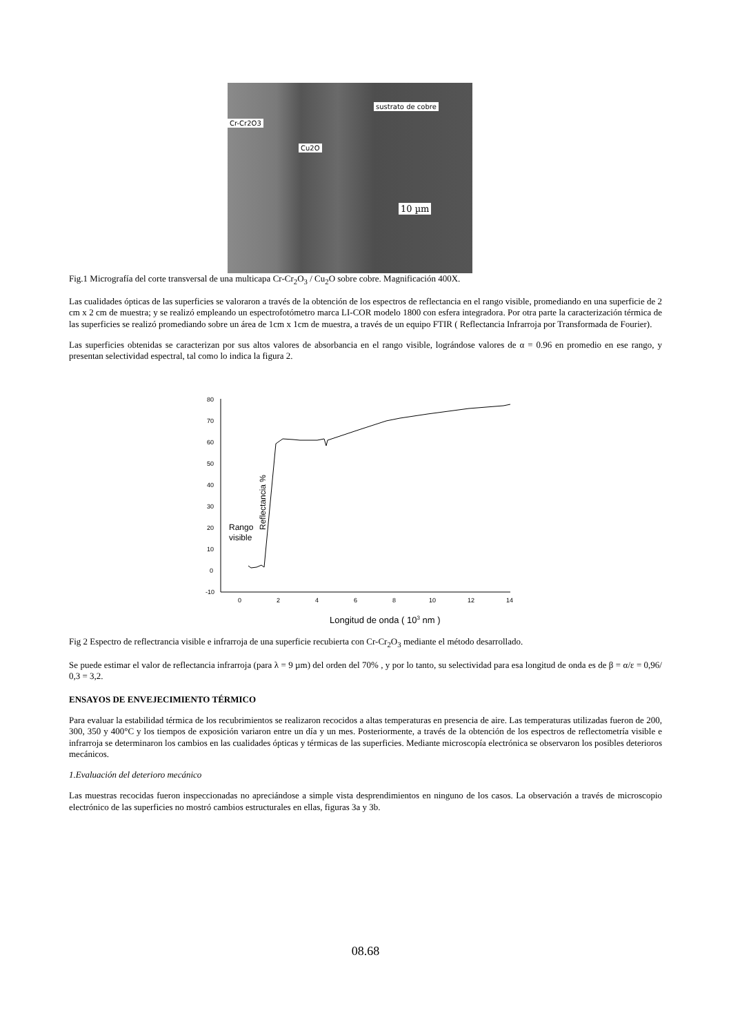sustrato de cobre
Cr-Cr2O3
Cu2O
10 µm
Fig.1 Micrografía del corte transversal de una multicapa Cr-Cr<sub>2</sub>O<sub>3</sub> / Cu<sub>2</sub>O sobre cobre. Magnificación 400X.
Las cualidades ópticas de las superficies se valoraron a través de la obtención de los espectros de reflectancia en el rango visible, promediando en una superficie de 2 cm x 2 cm de muestra; y se realizó empleando un espectrofotómetro marca LI-COR modelo 1800 con esfera integradora. Por otra parte la caracterización térmica de las superficies se realizó promediando sobre un área de 1cm x 1cm de muestra, a través de un equipo FTIR ( Reflectancia Infrarroja por Transformada de Fourier).
Las superficies obtenidas se caracterizan por sus altos valores de absorbancia en el rango visible, lográndose valores de α = 0.96 en promedio en ese rango, y presentan selectividad espectral, tal como lo indica la figura 2.
Reflectancia %
80
70
60
50
40
30
20
10
0
-10
0
2
4
6
8
10
12
14
Rango
visible
Longitud de onda ( 103 nm )
Fig 2 Espectro de reflectrancia visible e infrarroja de una superficie recubierta con Cr-Cr<sub>2</sub>O<sub>3</sub> mediante el método desarrollado.
Se puede estimar el valor de reflectancia infrarroja (para λ = 9 µm) del orden del 70% , y por lo tanto, su selectividad para esa longitud de onda es de β = α/ε = 0,96/ 0,3 = 3,2.
ENSAYOS DE ENVEJECIMIENTO TÉRMICO
Para evaluar la estabilidad térmica de los recubrimientos se realizaron recocidos a altas temperaturas en presencia de aire. Las temperaturas utilizadas fueron de 200, 300, 350 y 400°C y los tiempos de exposición variaron entre un día y un mes. Posteriormente, a través de la obtención de los espectros de reflectometría visible e infrarroja se determinaron los cambios en las cualidades ópticas y térmicas de las superficies. Mediante microscopía electrónica se observaron los posibles deterioros mecánicos.
1.Evaluación del deterioro mecánico
Las muestras recocidas fueron inspeccionadas no apreciándose a simple vista desprendimientos en ninguno de los casos. La observación a través de microscopio electrónico de las superficies no mostró cambios estructurales en ellas, figuras 3a y 3b.
08.68